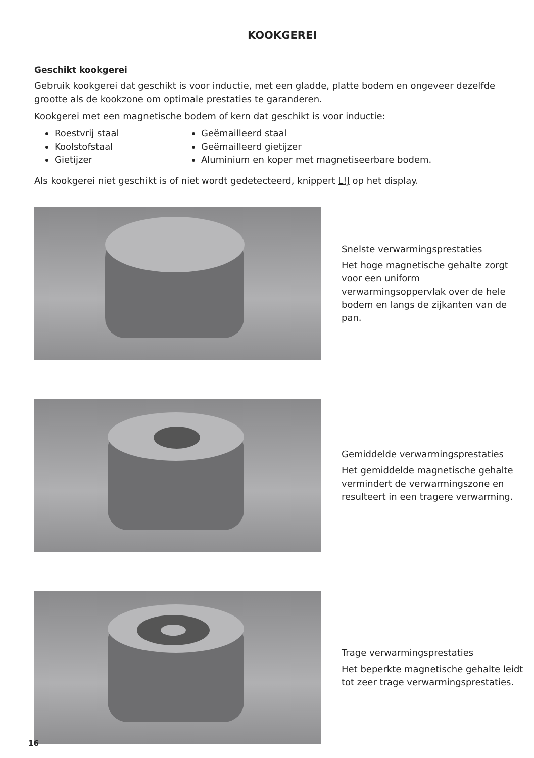KOOKGEREI
Geschikt kookgerei
Gebruik kookgerei dat geschikt is voor inductie, met een gladde, platte bodem en ongeveer dezelfde grootte als de kookzone om optimale prestaties te garanderen.
Kookgerei met een magnetische bodem of kern dat geschikt is voor inductie:
Roestvrij staal
Koolstofstaal
Gietijzer
Geëmailleerd staal
Geëmailleerd gietijzer
Aluminium en koper met magnetiseerbare bodem.
Als kookgerei niet geschikt is of niet wordt gedetecteerd, knippert L!J op het display.
Snelste verwarmingsprestaties
Het hoge magnetische gehalte zorgt voor een uniform verwarmingsoppervlak over de hele bodem en langs de zijkanten van de pan.
Gemiddelde verwarmingsprestaties
Het gemiddelde magnetische gehalte vermindert de verwarmingszone en resulteert in een tragere verwarming.
Trage verwarmingsprestaties
Het beperkte magnetische gehalte leidt tot zeer trage verwarmingsprestaties.
16